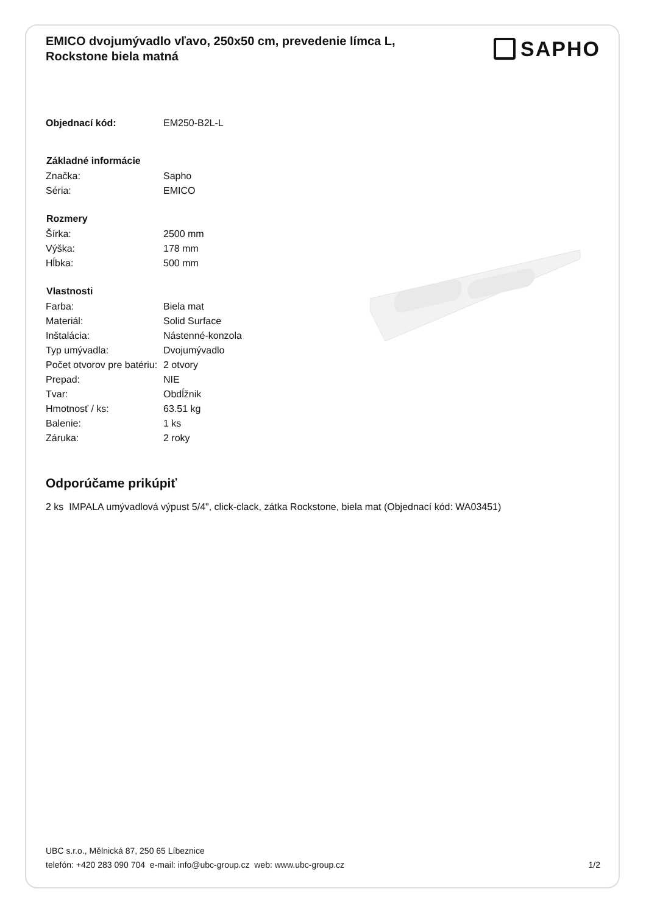EMICO dvojumývadlo vľavo, 250x50 cm, prevedenie límca L, Rockstone biela matná
SAPHO
| Objednací kód: | EM250-B2L-L |
| Základné informácie | |
| Značka: | Sapho |
| Séria: | EMICO |
| Rozmery | |
| Šírka: | 2500 mm |
| Výška: | 178 mm |
| Hĺbka: | 500 mm |
| Vlastnosti | |
| Farba: | Biela mat |
| Materiál: | Solid Surface |
| Inštalácia: | Nástenné-konzola |
| Typ umývadla: | Dvojumývadlo |
| Počet otvorov pre batériu: | 2 otvory |
| Prepad: | NIE |
| Tvar: | Obdĺžnik |
| Hmotnosť / ks: | 63.51 kg |
| Balenie: | 1 ks |
| Záruka: | 2 roky |
Odporúčame prikúpiť
2 ks IMPALA umývadlová výpust 5/4", click-clack, zátka Rockstone, biela mat (Objednací kód: WA03451)
UBC s.r.o., Mělnická 87, 250 65 Líbeznice
telefón: +420 283 090 704 e-mail: info@ubc-group.cz web: www.ubc-group.cz
1/2